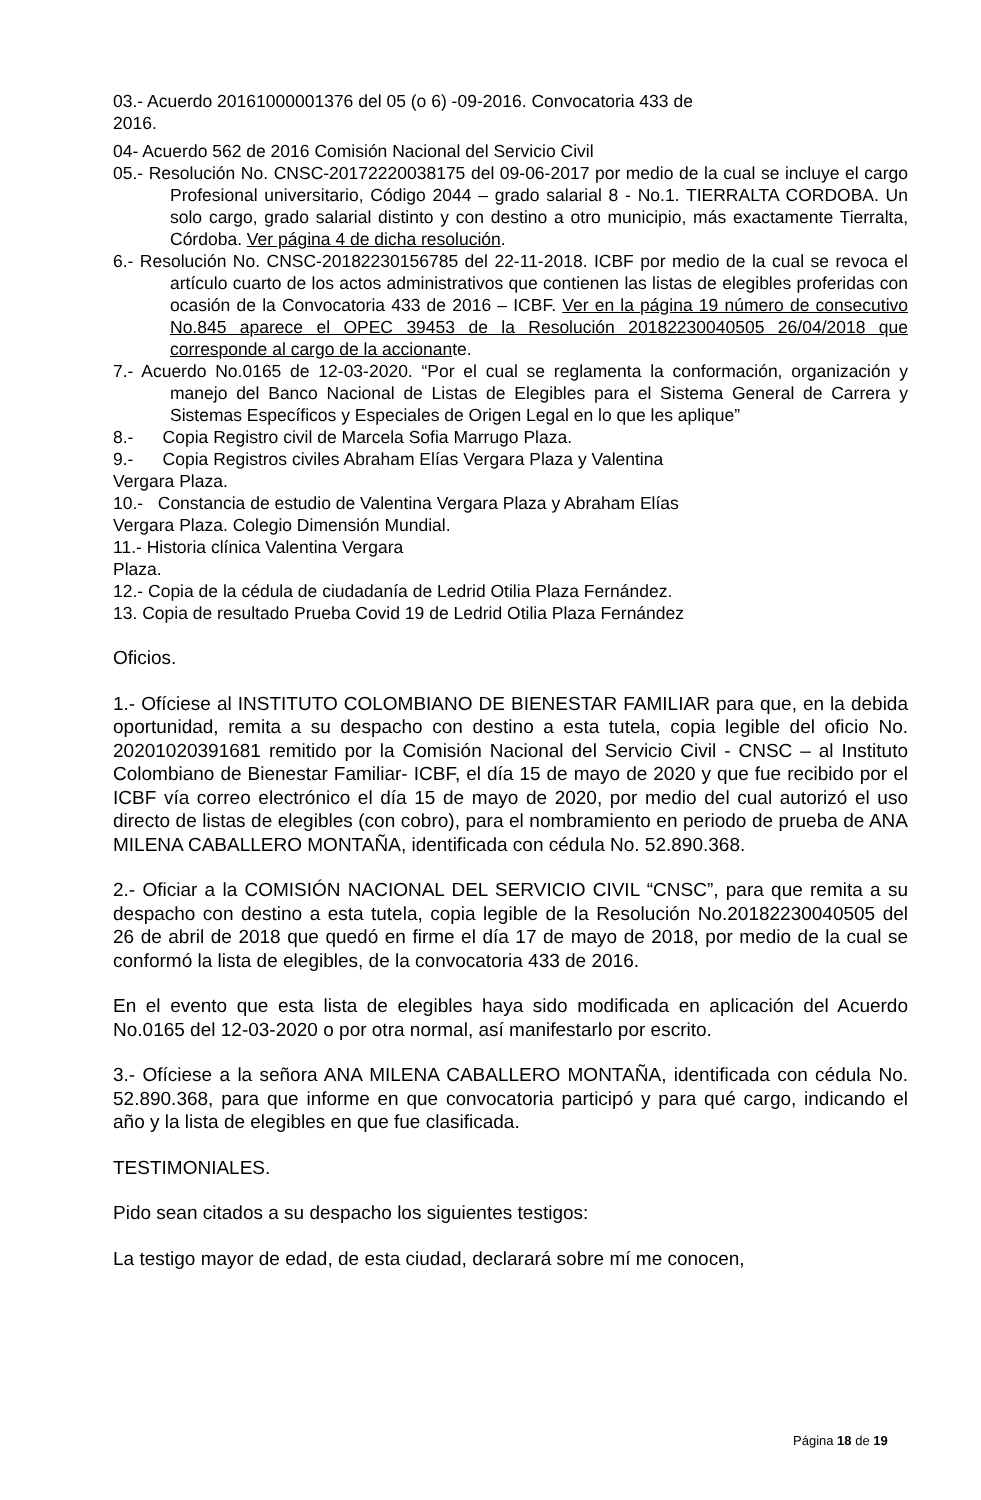03.- Acuerdo 20161000001376 del 05 (o 6) -09-2016. Convocatoria 433 de
2016.
04- Acuerdo 562 de 2016 Comisión Nacional del Servicio Civil
05.- Resolución No. CNSC-20172220038175 del 09-06-2017 por medio de la cual se incluye el cargo Profesional universitario, Código 2044 – grado salarial 8 - No.1. TIERRALTA CORDOBA. Un solo cargo, grado salarial distinto y con destino a otro municipio, más exactamente Tierralta, Córdoba. Ver página 4 de dicha resolución.
6.- Resolución No. CNSC-20182230156785 del 22-11-2018. ICBF por medio de la cual se revoca el artículo cuarto de los actos administrativos que contienen las listas de elegibles proferidas con ocasión de la Convocatoria 433 de 2016 – ICBF. Ver en la página 19 número de consecutivo No.845 aparece el OPEC 39453 de la Resolución 20182230040505 26/04/2018 que corresponde al cargo de la accionante.
7.- Acuerdo No.0165 de 12-03-2020. “Por el cual se reglamenta la conformación, organización y manejo del Banco Nacional de Listas de Elegibles para el Sistema General de Carrera y Sistemas Específicos y Especiales de Origen Legal en lo que les aplique”
8.- Copia Registro civil de Marcela Sofia Marrugo Plaza.
9.- Copia Registros civiles Abraham Elías Vergara Plaza y Valentina
Vergara Plaza.
10.- Constancia de estudio de Valentina Vergara Plaza y Abraham Elías
Vergara Plaza. Colegio Dimensión Mundial.
11.- Historia clínica Valentina Vergara
Plaza.
12.- Copia de la cédula de ciudadanía de Ledrid Otilia Plaza Fernández.
13. Copia de resultado Prueba Covid 19 de Ledrid Otilia Plaza Fernández
Oficios.
1.- Ofíciese al INSTITUTO COLOMBIANO DE BIENESTAR FAMILIAR para que, en la debida oportunidad, remita a su despacho con destino a esta tutela, copia legible del oficio No. 20201020391681 remitido por la Comisión Nacional del Servicio Civil - CNSC – al Instituto Colombiano de Bienestar Familiar- ICBF, el día 15 de mayo de 2020 y que fue recibido por el ICBF vía correo electrónico el día 15 de mayo de 2020, por medio del cual autorizó el uso directo de listas de elegibles (con cobro), para el nombramiento en periodo de prueba de ANA MILENA CABALLERO MONTAÑA, identificada con cédula No. 52.890.368.
2.- Oficiar a la COMISIÓN NACIONAL DEL SERVICIO CIVIL “CNSC”, para que remita a su despacho con destino a esta tutela, copia legible de la Resolución No.20182230040505 del 26 de abril de 2018 que quedó en firme el día 17 de mayo de 2018, por medio de la cual se conformó la lista de elegibles, de la convocatoria 433 de 2016.
En el evento que esta lista de elegibles haya sido modificada en aplicación del Acuerdo No.0165 del 12-03-2020 o por otra normal, así manifestarlo por escrito.
3.- Ofíciese a la señora ANA MILENA CABALLERO MONTAÑA, identificada con cédula No. 52.890.368, para que informe en que convocatoria participó y para qué cargo, indicando el año y la lista de elegibles en que fue clasificada.
TESTIMONIALES.
Pido sean citados a su despacho los siguientes testigos:
La testigo mayor de edad, de esta ciudad, declarará sobre mí me conocen,
Página 18 de 19